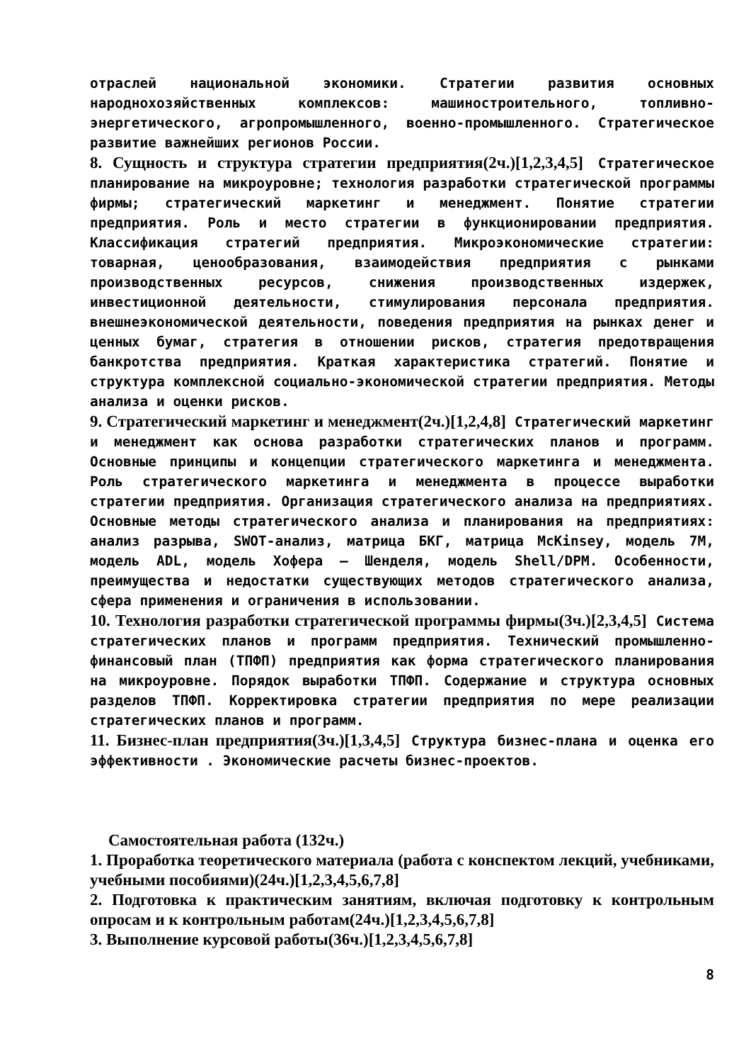отраслей национальной экономики. Стратегии развития основных народнохозяйственных комплексов: машиностроительного, топливно-энергетического, агропромышленного, военно-промышленного. Стратегическое развитие важнейших регионов России.
8. Сущность и структура стратегии предприятия(2ч.)[1,2,3,4,5] Стратегическое планирование на микроуровне; технология разработки стратегической программы фирмы; стратегический маркетинг и менеджмент. Понятие стратегии предприятия. Роль и место стратегии в функционировании предприятия. Классификация стратегий предприятия. Микроэкономические стратегии: товарная, ценообразования, взаимодействия предприятия с рынками производственных ресурсов, снижения производственных издержек, инвестиционной деятельности, стимулирования персонала предприятия. внешнеэкономической деятельности, поведения предприятия на рынках денег и ценных бумаг, стратегия в отношении рисков, стратегия предотвращения банкротства предприятия. Краткая характеристика стратегий. Понятие и структура комплексной социально-экономической стратегии предприятия. Методы анализа и оценки рисков.
9. Стратегический маркетинг и менеджмент(2ч.)[1,2,4,8] Стратегический маркетинг и менеджмент как основа разработки стратегических планов и программ. Основные принципы и концепции стратегического маркетинга и менеджмента. Роль стратегического маркетинга и менеджмента в процессе выработки стратегии предприятия. Организация стратегического анализа на предприятиях. Основные методы стратегического анализа и планирования на предприятиях: анализ разрыва, SWOT-анализ, матрица БКГ, матрица McKinsey, модель 7М, модель ADL, модель Хофера – Шенделя, модель Shell/DPM. Особенности, преимущества и недостатки существующих методов стратегического анализа, сфера применения и ограничения в использовании.
10. Технология разработки стратегической программы фирмы(3ч.)[2,3,4,5] Система стратегических планов и программ предприятия. Технический промышленно-финансовый план (ТПФП) предприятия как форма стратегического планирования на микроуровне. Порядок выработки ТПФП. Содержание и структура основных разделов ТПФП. Корректировка стратегии предприятия по мере реализации стратегических планов и программ.
11. Бизнес-план предприятия(3ч.)[1,3,4,5] Структура бизнес-плана и оценка его эффективности . Экономические расчеты бизнес-проектов.
Самостоятельная работа (132ч.)
1. Проработка теоретического материала (работа с конспектом лекций, учебниками, учебными пособиями)(24ч.)[1,2,3,4,5,6,7,8]
2. Подготовка к практическим занятиям, включая подготовку к контрольным опросам и к контрольным работам(24ч.)[1,2,3,4,5,6,7,8]
3. Выполнение курсовой работы(36ч.)[1,2,3,4,5,6,7,8]
8